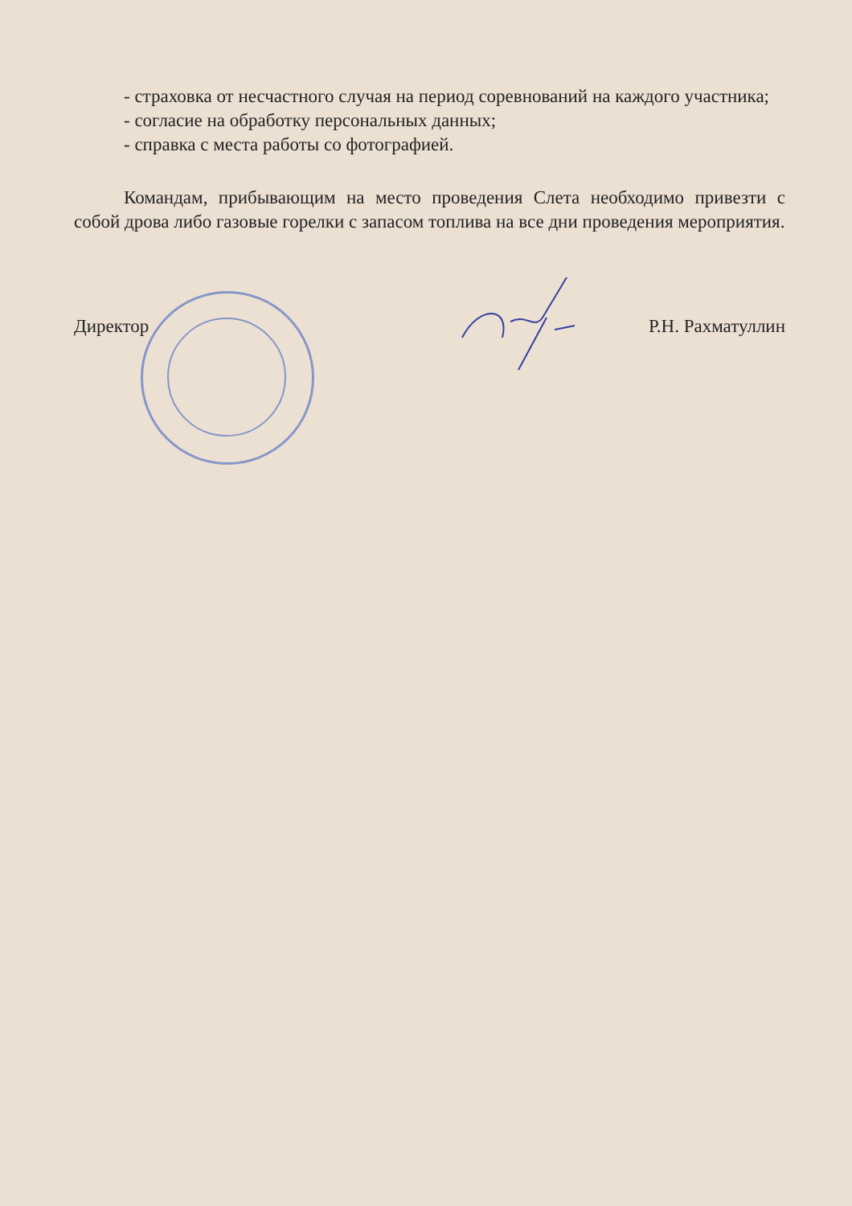- страховка от несчастного случая на период соревнований на каждого участника;
- согласие на обработку персональных данных;
- справка с места работы со фотографией.
Командам, прибывающим на место проведения Слета необходимо привезти с собой дрова либо газовые горелки с запасом топлива на все дни проведения мероприятия.
Директор Р.Н. Рахматуллин